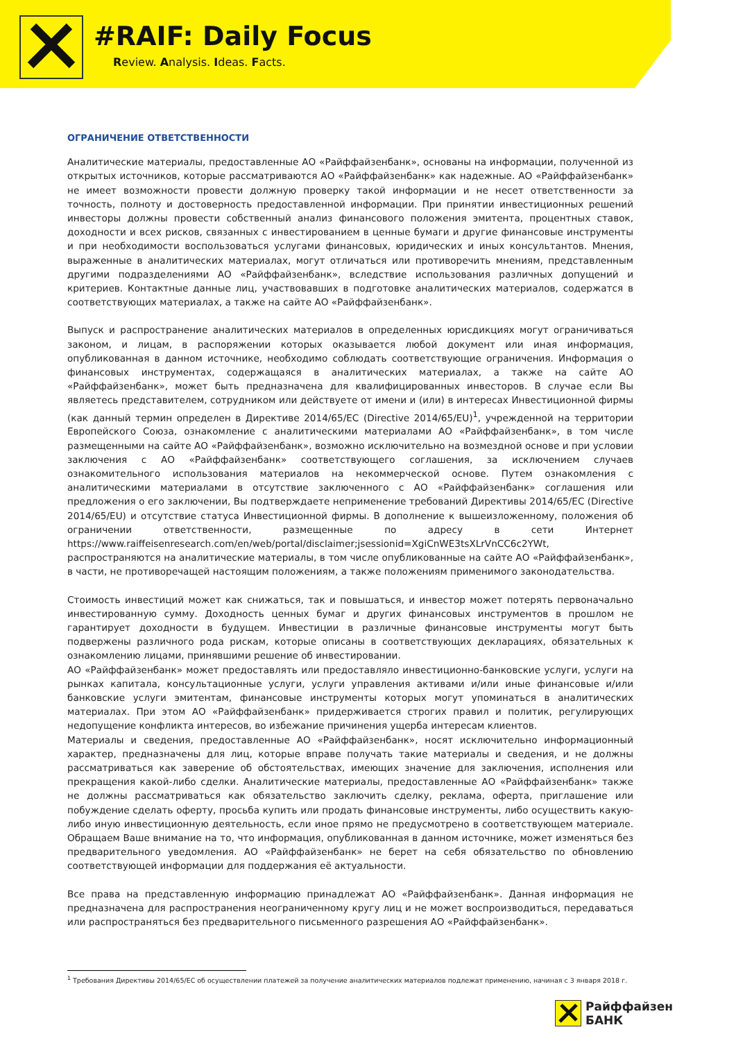#RAIF: Daily Focus
Review. Analysis. Ideas. Facts.
ОГРАНИЧЕНИЕ ОТВЕТСТВЕННОСТИ
Аналитические материалы, предоставленные АО «Райффайзенбанк», основаны на информации, полученной из открытых источников, которые рассматриваются АО «Райффайзенбанк» как надежные. АО «Райффайзенбанк» не имеет возможности провести должную проверку такой информации и не несет ответственности за точность, полноту и достоверность предоставленной информации. При принятии инвестиционных решений инвесторы должны провести собственный анализ финансового положения эмитента, процентных ставок, доходности и всех рисков, связанных с инвестированием в ценные бумаги и другие финансовые инструменты и при необходимости воспользоваться услугами финансовых, юридических и иных консультантов. Мнения, выраженные в аналитических материалах, могут отличаться или противоречить мнениям, представленным другими подразделениями АО «Райффайзенбанк», вследствие использования различных допущений и критериев. Контактные данные лиц, участвовавших в подготовке аналитических материалов, содержатся в соответствующих материалах, а также на сайте АО «Райффайзенбанк».
Выпуск и распространение аналитических материалов в определенных юрисдикциях могут ограничиваться законом, и лицам, в распоряжении которых оказывается любой документ или иная информация, опубликованная в данном источнике, необходимо соблюдать соответствующие ограничения. Информация о финансовых инструментах, содержащаяся в аналитических материалах, а также на сайте АО «Райффайзенбанк», может быть предназначена для квалифицированных инвесторов. В случае если Вы являетесь представителем, сотрудником или действуете от имени и (или) в интересах Инвестиционной фирмы (как данный термин определен в Директиве 2014/65/ЕС (Directive 2014/65/EU)<sup>1</sup>, учрежденной на территории Европейского Союза, ознакомление с аналитическими материалами АО «Райффайзенбанк», в том числе размещенными на сайте АО «Райффайзенбанк», возможно исключительно на возмездной основе и при условии заключения с АО «Райффайзенбанк» соответствующего соглашения, за исключением случаев ознакомительного использования материалов на некоммерческой основе. Путем ознакомления с аналитическими материалами в отсутствие заключенного с АО «Райффайзенбанк» соглашения или предложения о его заключении, Вы подтверждаете неприменение требований Директивы 2014/65/ЕС (Directive 2014/65/EU) и отсутствие статуса Инвестиционной фирмы. В дополнение к вышеизложенному, положения об ограничении ответственности, размещенные по адресу в сети Интернет https://www.raiffeisenresearch.com/en/web/portal/disclaimer;jsessionid=XgiCnWE3tsXLrVnCC6c2YWt, распространяются на аналитические материалы, в том числе опубликованные на сайте АО «Райффайзенбанк», в части, не противоречащей настоящим положениям, а также положениям применимого законодательства.
Стоимость инвестиций может как снижаться, так и повышаться, и инвестор может потерять первоначально инвестированную сумму. Доходность ценных бумаг и других финансовых инструментов в прошлом не гарантирует доходности в будущем. Инвестиции в различные финансовые инструменты могут быть подвержены различного рода рискам, которые описаны в соответствующих декларациях, обязательных к ознакомлению лицами, принявшими решение об инвестировании.
АО «Райффайзенбанк» может предоставлять или предоставляло инвестиционно-банковские услуги, услуги на рынках капитала, консультационные услуги, услуги управления активами и/или иные финансовые и/или банковские услуги эмитентам, финансовые инструменты которых могут упоминаться в аналитических материалах. При этом АО «Райффайзенбанк» придерживается строгих правил и политик, регулирующих недопущение конфликта интересов, во избежание причинения ущерба интересам клиентов.
Материалы и сведения, предоставленные АО «Райффайзенбанк», носят исключительно информационный характер, предназначены для лиц, которые вправе получать такие материалы и сведения, и не должны рассматриваться как заверение об обстоятельствах, имеющих значение для заключения, исполнения или прекращения какой-либо сделки. Аналитические материалы, предоставленные АО «Райффайзенбанк» также не должны рассматриваться как обязательство заключить сделку, реклама, оферта, приглашение или побуждение сделать оферту, просьба купить или продать финансовые инструменты, либо осуществить какую-либо иную инвестиционную деятельность, если иное прямо не предусмотрено в соответствующем материале. Обращаем Ваше внимание на то, что информация, опубликованная в данном источнике, может изменяться без предварительного уведомления. АО «Райффайзенбанк» не берет на себя обязательство по обновлению соответствующей информации для поддержания её актуальности.
Все права на представленную информацию принадлежат АО «Райффайзенбанк». Данная информация не предназначена для распространения неограниченному кругу лиц и не может воспроизводиться, передаваться или распространяться без предварительного письменного разрешения АО «Райффайзенбанк».
<sup>1</sup> Требования Директивы 2014/65/ЕС об осуществлении платежей за получение аналитических материалов подлежат применению, начиная с 3 января 2018 г.
Райффайзен
БАНК